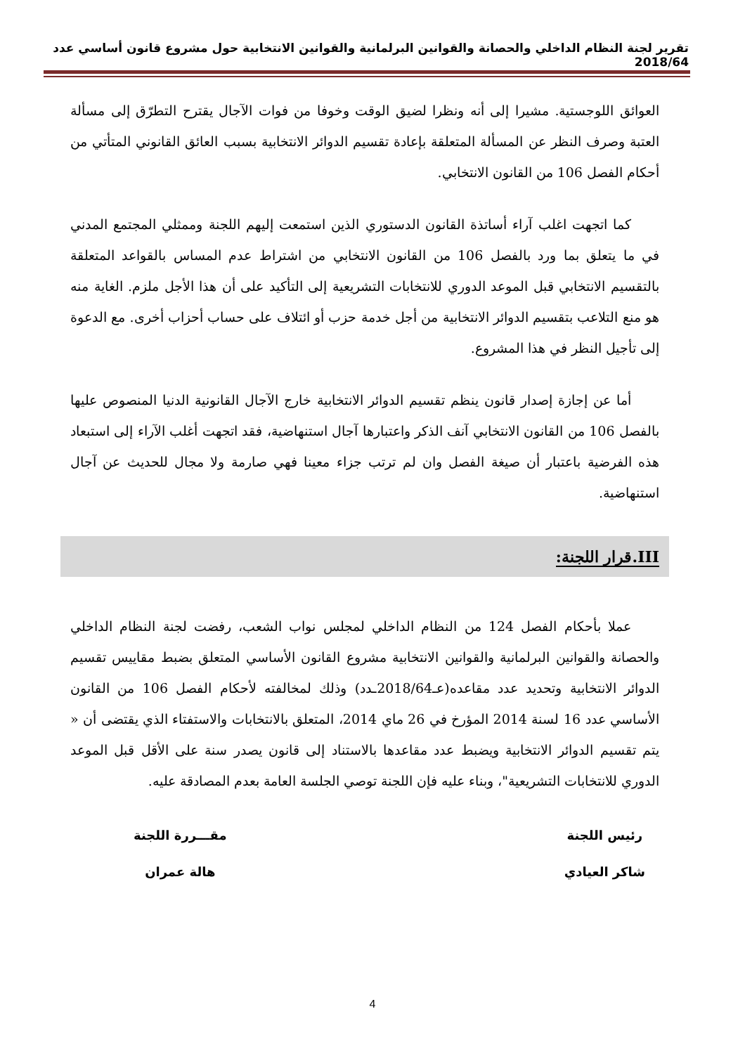تقرير لجنة النظام الداخلي والحصانة والقوانين البرلمانية والقوانين الانتخابية حول مشروع قانون أساسي عدد 2018/64
العوائق اللوجستية. مشيرا إلى أنه ونظرا لضيق الوقت وخوفا من فوات الآجال يقترح التطرّق إلى مسألة العتبة وصرف النظر عن المسألة المتعلقة بإعادة تقسيم الدوائر الانتخابية بسبب العائق القانوني المتأتي من أحكام الفصل 106 من القانون الانتخابي.
كما اتجهت اغلب آراء أساتذة القانون الدستوري الذين استمعت إليهم اللجنة وممثلي المجتمع المدني في ما يتعلق بما ورد بالفصل 106 من القانون الانتخابي من اشتراط عدم المساس بالقواعد المتعلقة بالتقسيم الانتخابي قبل الموعد الدوري للانتخابات التشريعية إلى التأكيد على أن هذا الأجل ملزم. الغاية منه هو منع التلاعب بتقسيم الدوائر الانتخابية من أجل خدمة حزب أو ائتلاف على حساب أحزاب أخرى. مع الدعوة إلى تأجيل النظر في هذا المشروع.
أما عن إجازة إصدار قانون ينظم تقسيم الدوائر الانتخابية خارج الآجال القانونية الدنيا المنصوص عليها بالفصل 106 من القانون الانتخابي آنف الذكر واعتبارها آجال استنهاضية، فقد اتجهت أغلب الآراء إلى استبعاد هذه الفرضية باعتبار أن صيغة الفصل وان لم ترتب جزاء معينا فهي صارمة ولا مجال للحديث عن آجال استنهاضية.
III.قرار اللجنة:
عملا بأحكام الفصل 124 من النظام الداخلي لمجلس نواب الشعب، رفضت لجنة النظام الداخلي والحصانة والقوانين البرلمانية والقوانين الانتخابية مشروع القانون الأساسي المتعلق بضبط مقاييس تقسيم الدوائر الانتخابية وتحديد عدد مقاعده(عـ2018/64ـدد) وذلك لمخالفته لأحكام الفصل 106 من القانون الأساسي عدد 16 لسنة 2014 المؤرخ في 26 ماي 2014، المتعلق بالانتخابات والاستفتاء الذي يقتضى أن « يتم تقسيم الدوائر الانتخابية ويضبط عدد مقاعدها بالاستناد إلى قانون يصدر سنة على الأقل قبل الموعد الدوري للانتخابات التشريعية"، وبناء عليه فإن اللجنة توصي الجلسة العامة بعدم المصادقة عليه.
رئيس اللجنة
شاكر العيادي
مقـــررة اللجنة
هالة عمران
4